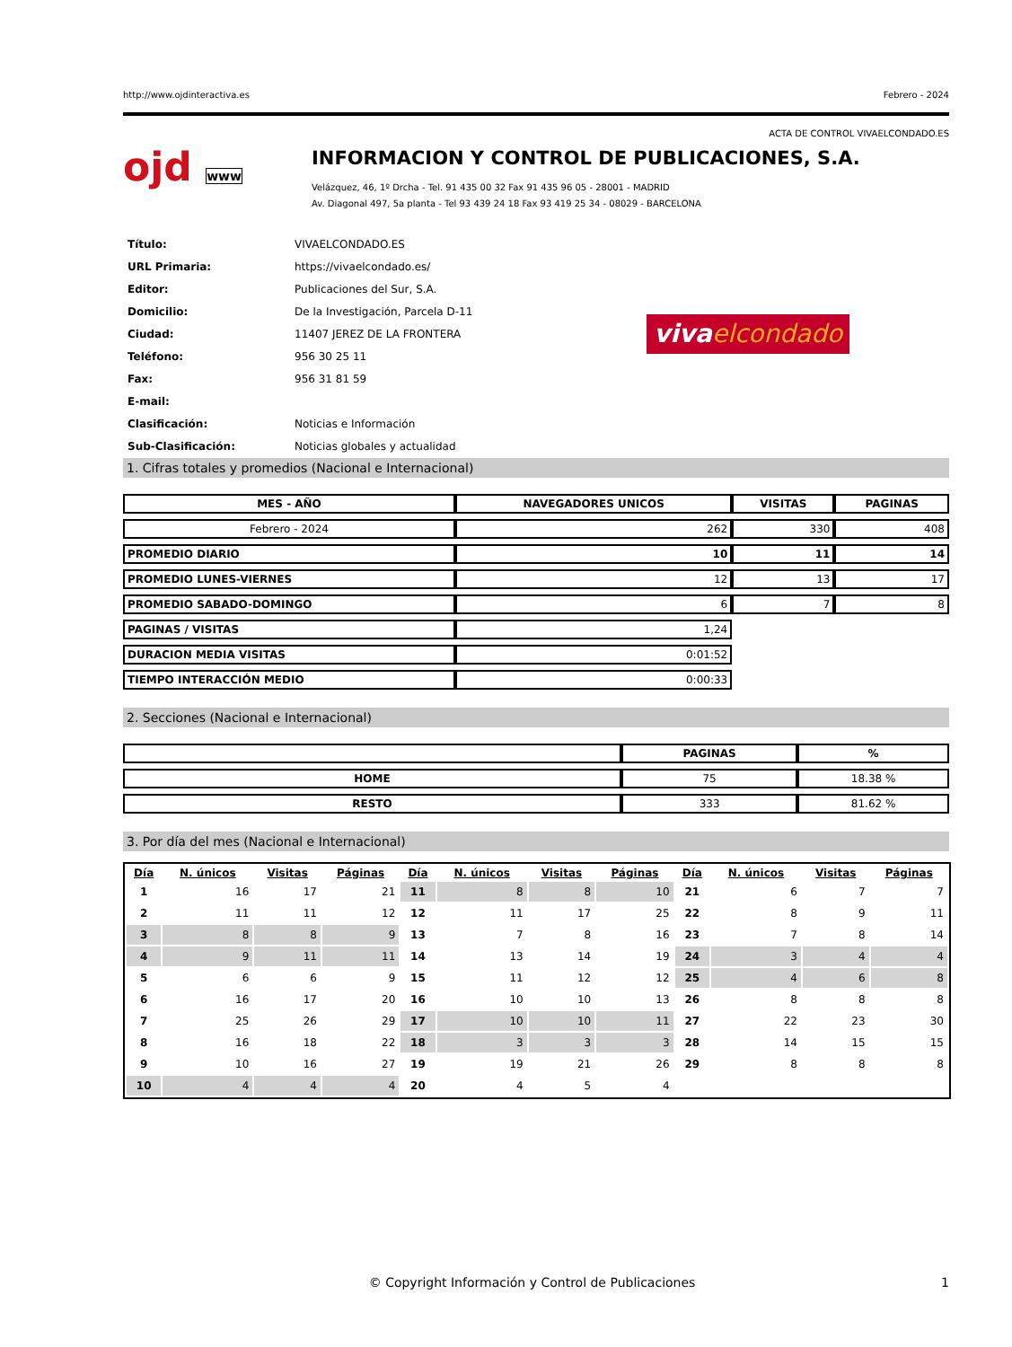http://www.ojdinteractiva.es Febrero - 2024
ACTA DE CONTROL VIVAELCONDADO.ES
ojd www
INFORMACION Y CONTROL DE PUBLICACIONES, S.A.
Velázquez, 46, 1º Drcha - Tel. 91 435 00 32 Fax 91 435 96 05 - 28001 - MADRID
Av. Diagonal 497, 5a planta - Tel 93 439 24 18 Fax 93 419 25 34 - 08029 - BARCELONA
| Título: | VIVAELCONDADO.ES |
| URL Primaria: | https://vivaelcondado.es/ |
| Editor: | Publicaciones del Sur, S.A. |
| Domicilio: | De la Investigación, Parcela D-11 |
| Ciudad: | 11407 JEREZ DE LA FRONTERA |
| Teléfono: | 956 30 25 11 |
| Fax: | 956 31 81 59 |
| E-mail: | |
| Clasificación: | Noticias e Información |
| Sub-Clasificación: | Noticias globales y actualidad |
vivaelcondado
1. Cifras totales y promedios (Nacional e Internacional)
| MES - AÑO | NAVEGADORES UNICOS | VISITAS | PAGINAS |
| --- | --- | --- | --- |
| Febrero - 2024 | 262 | 330 | 408 |
| PROMEDIO DIARIO | 10 | 11 | 14 |
| PROMEDIO LUNES-VIERNES | 12 | 13 | 17 |
| PROMEDIO SABADO-DOMINGO | 6 | 7 | 8 |
| PAGINAS / VISITAS | 1,24 | | |
| DURACION MEDIA VISITAS | 0:01:52 | | |
| TIEMPO INTERACCIÓN MEDIO | 0:00:33 | | |
2. Secciones (Nacional e Internacional)
| | PAGINAS | % |
| --- | --- | --- |
| HOME | 75 | 18.38 % |
| RESTO | 333 | 81.62 % |
3. Por día del mes (Nacional e Internacional)
| Día | N. únicos | Visitas | Páginas | Día | N. únicos | Visitas | Páginas | Día | N. únicos | Visitas | Páginas |
| --- | --- | --- | --- | --- | --- | --- | --- | --- | --- | --- | --- |
| 1 | 16 | 17 | 21 | 11 | 8 | 8 | 10 | 21 | 6 | 7 | 7 |
| 2 | 11 | 11 | 12 | 12 | 11 | 17 | 25 | 22 | 8 | 9 | 11 |
| 3 | 8 | 8 | 9 | 13 | 7 | 8 | 16 | 23 | 7 | 8 | 14 |
| 4 | 9 | 11 | 11 | 14 | 13 | 14 | 19 | 24 | 3 | 4 | 4 |
| 5 | 6 | 6 | 9 | 15 | 11 | 12 | 12 | 25 | 4 | 6 | 8 |
| 6 | 16 | 17 | 20 | 16 | 10 | 10 | 13 | 26 | 8 | 8 | 8 |
| 7 | 25 | 26 | 29 | 17 | 10 | 10 | 11 | 27 | 22 | 23 | 30 |
| 8 | 16 | 18 | 22 | 18 | 3 | 3 | 3 | 28 | 14 | 15 | 15 |
| 9 | 10 | 16 | 27 | 19 | 19 | 21 | 26 | 29 | 8 | 8 | 8 |
| 10 | 4 | 4 | 4 | 20 | 4 | 5 | 4 | | | | |
© Copyright Información y Control de Publicaciones 1